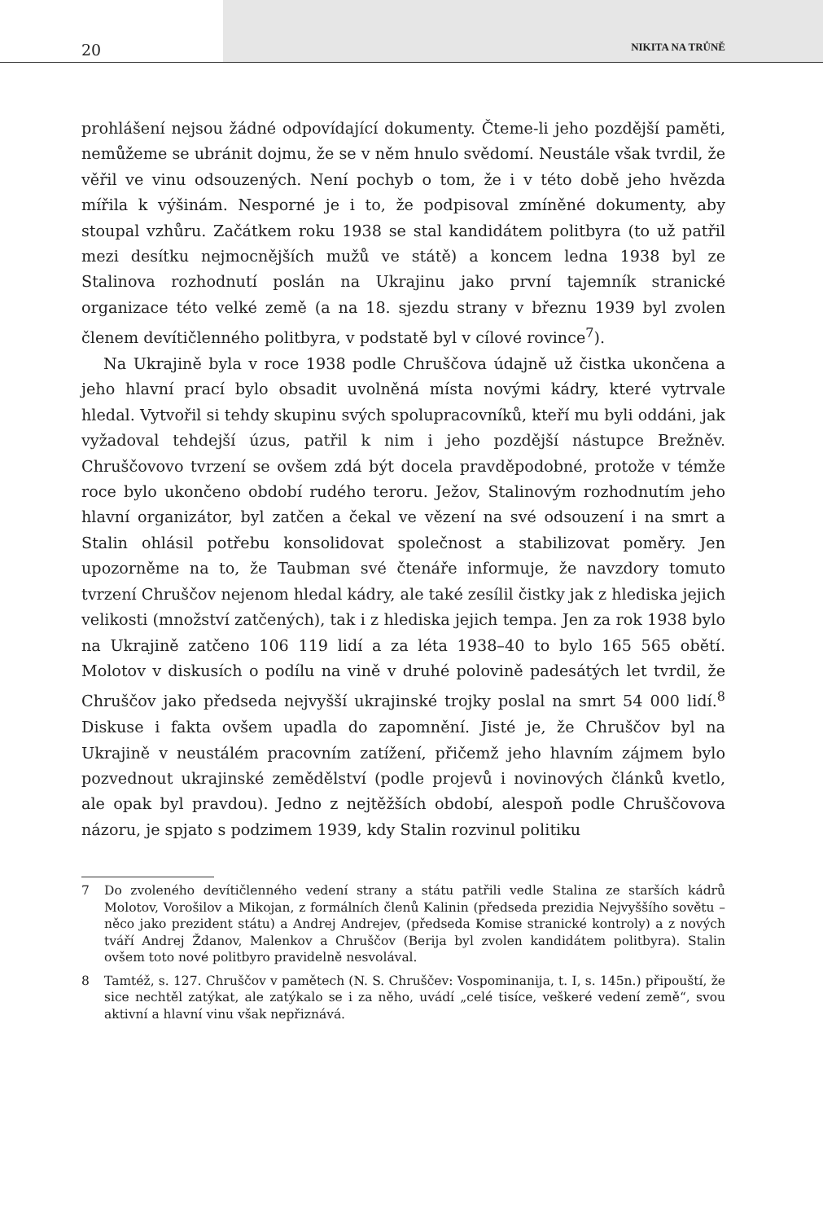20 NIKITA NA TRŮNĚ
prohlášení nejsou žádné odpovídající dokumenty. Čteme-li jeho pozdější paměti, nemůžeme se ubránit dojmu, že se v něm hnulo svědomí. Neustále však tvrdil, že věřil ve vinu odsouzených. Není pochyb o tom, že i v této době jeho hvězda mířila k výšinám. Nesporné je i to, že podpisoval zmíněné dokumenty, aby stoupal vzhůru. Začátkem roku 1938 se stal kandidátem politbyra (to už patřil mezi desítku nejmocnějších mužů ve státě) a koncem ledna 1938 byl ze Stalinova rozhodnutí poslán na Ukrajinu jako první tajemník stranické organizace této velké země (a na 18. sjezdu strany v březnu 1939 byl zvolen členem devítičlenného politbyra, v podstatě byl v cílové rovince<sup>7</sup>).
Na Ukrajině byla v roce 1938 podle Chruščova údajně už čistka ukončena a jeho hlavní prací bylo obsadit uvolněná místa novými kádry, které vytrvale hledal. Vytvořil si tehdy skupinu svých spolupracovníků, kteří mu byli oddáni, jak vyžadoval tehdejší úzus, patřil k nim i jeho pozdější nástupce Brežněv. Chruščovovo tvrzení se ovšem zdá být docela pravděpodobné, protože v témže roce bylo ukončeno období rudého teroru. Ježov, Stalinovým rozhodnutím jeho hlavní organizátor, byl zatčen a čekal ve vězení na své odsouzení i na smrt a Stalin ohlásil potřebu konsolidovat společnost a stabilizovat poměry. Jen upozorněme na to, že Taubman své čtenáře informuje, že navzdory tomuto tvrzení Chruščov nejenom hledal kádry, ale také zesílil čistky jak z hlediska jejich velikosti (množství zatčených), tak i z hlediska jejich tempa. Jen za rok 1938 bylo na Ukrajině zatčeno 106 119 lidí a za léta 1938–40 to bylo 165 565 obětí. Molotov v diskusích o podílu na vině v druhé polovině padesátých let tvrdil, že Chruščov jako předseda nejvyšší ukrajinské trojky poslal na smrt 54 000 lidí.<sup>8</sup> Diskuse i fakta ovšem upadla do zapomnění. Jisté je, že Chruščov byl na Ukrajině v neustálém pracovním zatížení, přičemž jeho hlavním zájmem bylo pozvednout ukrajinské zemědělství (podle projevů i novinových článků kvetlo, ale opak byl pravdou). Jedno z nejtěžších období, alespoň podle Chruščovova názoru, je spjato s podzimem 1939, kdy Stalin rozvinul politiku
7 Do zvoleného devítičlenného vedení strany a státu patřili vedle Stalina ze starších kádrů Molotov, Vorošilov a Mikojan, z formálních členů Kalinin (předseda prezidia Nejvyššího sovětu – něco jako prezident státu) a Andrej Andrejev, (předseda Komise stranické kontroly) a z nových tváří Andrej Ždanov, Malenkov a Chruščov (Berija byl zvolen kandidátem politbyra). Stalin ovšem toto nové politbyro pravidelně nesvolával.
8 Tamtéž, s. 127. Chruščov v pamětech (N. S. Chruščev: Vospominanija, t. I, s. 145n.) připouští, že sice nechtěl zatýkat, ale zatýkalo se i za něho, uvádí „celé tisíce, veškeré vedení země“, svou aktivní a hlavní vinu však nepřiznává.